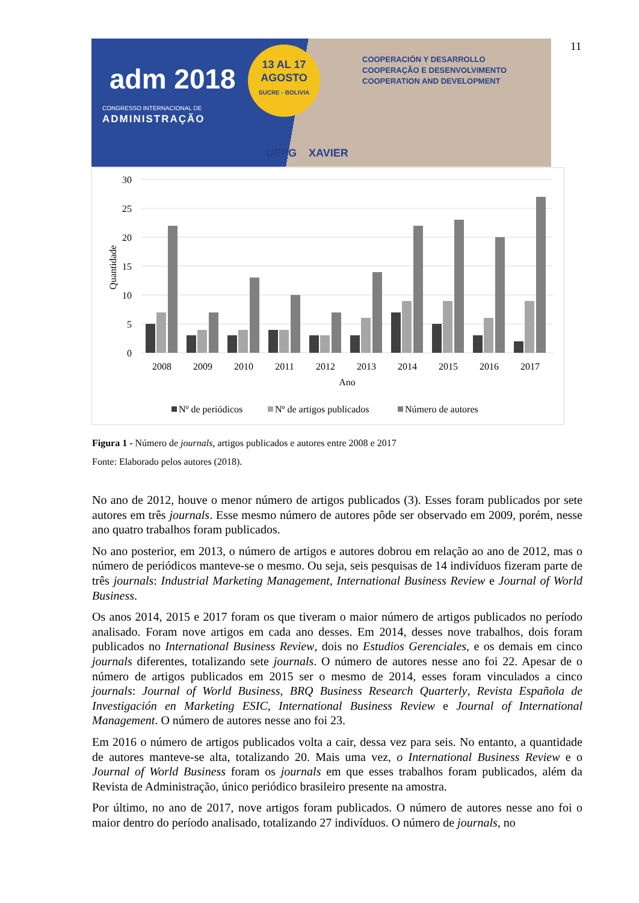11
adm 2018
CONGRESSO INTERNACIONAL DE
ADMINISTRAÇÃO
13 AL 17
AGOSTO
SUCRE - BOLIVIA
COOPERACIÓN Y DESARROLLO
COOPERAÇÃO E DESENVOLVIMENTO
COOPERATION AND DEVELOPMENT
UEPG XAVIER
30
25
20
15
10
5
0
Quantidade
2008
2009
2010
2011
2012
2013
2014
2015
2016
2017
Ano
Nº de periódicos
Nº de artigos publicados
Número de autores
Figura 1 - Número de journals, artigos publicados e autores entre 2008 e 2017
Fonte: Elaborado pelos autores (2018).
No ano de 2012, houve o menor número de artigos publicados (3). Esses foram publicados por sete autores em três journals. Esse mesmo número de autores pôde ser observado em 2009, porém, nesse ano quatro trabalhos foram publicados.
No ano posterior, em 2013, o número de artigos e autores dobrou em relação ao ano de 2012, mas o número de periódicos manteve-se o mesmo. Ou seja, seis pesquisas de 14 indivíduos fizeram parte de três journals: Industrial Marketing Management, International Business Review e Journal of World Business.
Os anos 2014, 2015 e 2017 foram os que tiveram o maior número de artigos publicados no período analisado. Foram nove artigos em cada ano desses. Em 2014, desses nove trabalhos, dois foram publicados no International Business Review, dois no Estudios Gerenciales, e os demais em cinco journals diferentes, totalizando sete journals. O número de autores nesse ano foi 22. Apesar de o número de artigos publicados em 2015 ser o mesmo de 2014, esses foram vinculados a cinco journals: Journal of World Business, BRQ Business Research Quarterly, Revista Española de Investigación en Marketing ESIC, International Business Review e Journal of International Management. O número de autores nesse ano foi 23.
Em 2016 o número de artigos publicados volta a cair, dessa vez para seis. No entanto, a quantidade de autores manteve-se alta, totalizando 20. Mais uma vez, o International Business Review e o Journal of World Business foram os journals em que esses trabalhos foram publicados, além da Revista de Administração, único periódico brasileiro presente na amostra.
Por último, no ano de 2017, nove artigos foram publicados. O número de autores nesse ano foi o maior dentro do período analisado, totalizando 27 indivíduos. O número de journals, no